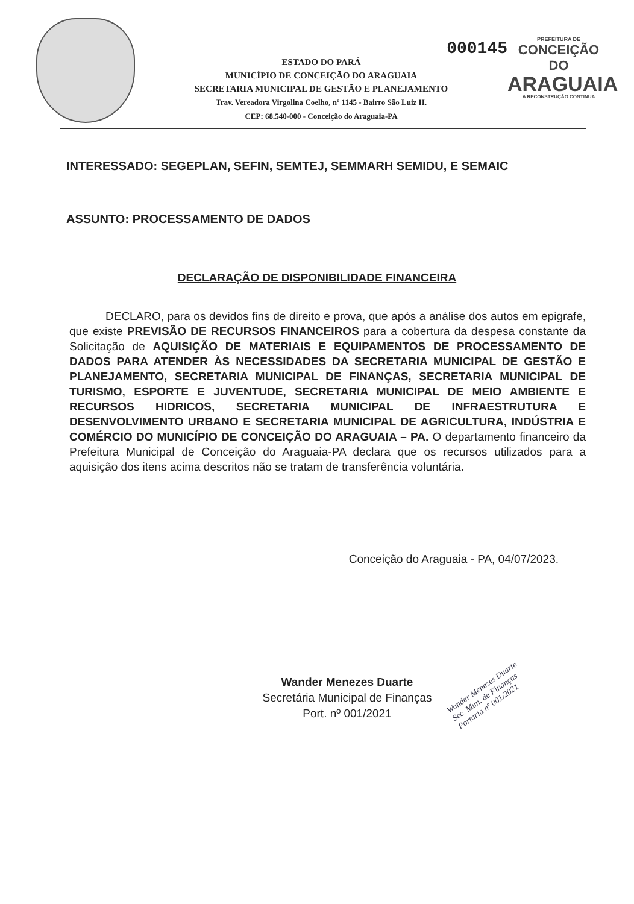000145
ESTADO DO PARÁ
MUNICÍPIO DE CONCEIÇÃO DO ARAGUAIA
SECRETARIA MUNICIPAL DE GESTÃO E PLANEJAMENTO
Trav. Vereadora Virgolina Coelho, nº 1145 - Bairro São Luiz II.
CEP: 68.540-000 - Conceição do Araguaia-PA
PREFEITURA DE
CONCEIÇÃO DO
ARAGUAIA
A RECONSTRUÇÃO CONTINUA
INTERESSADO: SEGEPLAN, SEFIN, SEMTEJ, SEMMARH SEMIDU, E SEMAIC
ASSUNTO: PROCESSAMENTO DE DADOS
DECLARAÇÃO DE DISPONIBILIDADE FINANCEIRA
DECLARO, para os devidos fins de direito e prova, que após a análise dos autos em epigrafe, que existe PREVISÃO DE RECURSOS FINANCEIROS para a cobertura da despesa constante da Solicitação de AQUISIÇÃO DE MATERIAIS E EQUIPAMENTOS DE PROCESSAMENTO DE DADOS PARA ATENDER ÀS NECESSIDADES DA SECRETARIA MUNICIPAL DE GESTÃO E PLANEJAMENTO, SECRETARIA MUNICIPAL DE FINANÇAS, SECRETARIA MUNICIPAL DE TURISMO, ESPORTE E JUVENTUDE, SECRETARIA MUNICIPAL DE MEIO AMBIENTE E RECURSOS HIDRICOS, SECRETARIA MUNICIPAL DE INFRAESTRUTURA E DESENVOLVIMENTO URBANO E SECRETARIA MUNICIPAL DE AGRICULTURA, INDÚSTRIA E COMÉRCIO DO MUNICÍPIO DE CONCEIÇÃO DO ARAGUAIA – PA. O departamento financeiro da Prefeitura Municipal de Conceição do Araguaia-PA declara que os recursos utilizados para a aquisição dos itens acima descritos não se tratam de transferência voluntária.
Conceição do Araguaia - PA, 04/07/2023.
Wander Menezes Duarte
Secretária Municipal de Finanças
Port. nº 001/2021
Wander Menezes Duarte
Sec. Mun. de Finanças
Portaria nº 001/2021